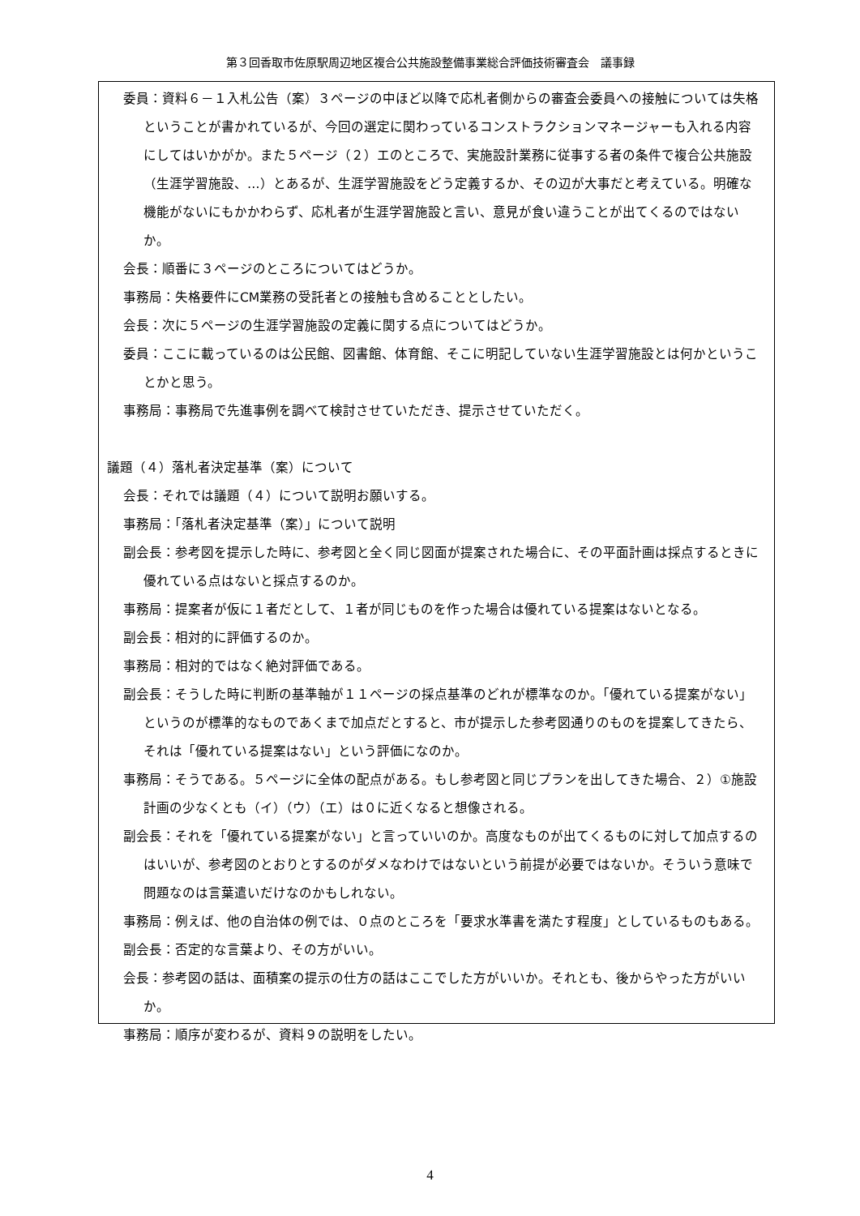第３回香取市佐原駅周辺地区複合公共施設整備事業総合評価技術審査会　議事録
委員：資料６－１入札公告（案）３ページの中ほど以降で応札者側からの審査会委員への接触については失格ということが書かれているが、今回の選定に関わっているコンストラクションマネージャーも入れる内容にしてはいかがか。また５ページ（２）エのところで、実施設計業務に従事する者の条件で複合公共施設（生涯学習施設、…）とあるが、生涯学習施設をどう定義するか、その辺が大事だと考えている。明確な機能がないにもかかわらず、応札者が生涯学習施設と言い、意見が食い違うことが出てくるのではないか。
会長：順番に３ページのところについてはどうか。
事務局：失格要件にCM業務の受託者との接触も含めることとしたい。
会長：次に５ページの生涯学習施設の定義に関する点についてはどうか。
委員：ここに載っているのは公民館、図書館、体育館、そこに明記していない生涯学習施設とは何かということかと思う。
事務局：事務局で先進事例を調べて検討させていただき、提示させていただく。
議題（４）落札者決定基準（案）について
会長：それでは議題（４）について説明お願いする。
事務局：「落札者決定基準（案）」について説明
副会長：参考図を提示した時に、参考図と全く同じ図面が提案された場合に、その平面計画は採点するときに優れている点はないと採点するのか。
事務局：提案者が仮に１者だとして、１者が同じものを作った場合は優れている提案はないとなる。
副会長：相対的に評価するのか。
事務局：相対的ではなく絶対評価である。
副会長：そうした時に判断の基準軸が１１ページの採点基準のどれが標準なのか。「優れている提案がない」というのが標準的なものであくまで加点だとすると、市が提示した参考図通りのものを提案してきたら、それは「優れている提案はない」という評価になのか。
事務局：そうである。５ページに全体の配点がある。もし参考図と同じプランを出してきた場合、２）①施設計画の少なくとも（イ）（ウ）（エ）は０に近くなると想像される。
副会長：それを「優れている提案がない」と言っていいのか。高度なものが出てくるものに対して加点するのはいいが、参考図のとおりとするのがダメなわけではないという前提が必要ではないか。そういう意味で問題なのは言葉遣いだけなのかもしれない。
事務局：例えば、他の自治体の例では、０点のところを「要求水準書を満たす程度」としているものもある。
副会長：否定的な言葉より、その方がいい。
会長：参考図の話は、面積案の提示の仕方の話はここでした方がいいか。それとも、後からやった方がいいか。
事務局：順序が変わるが、資料９の説明をしたい。
4